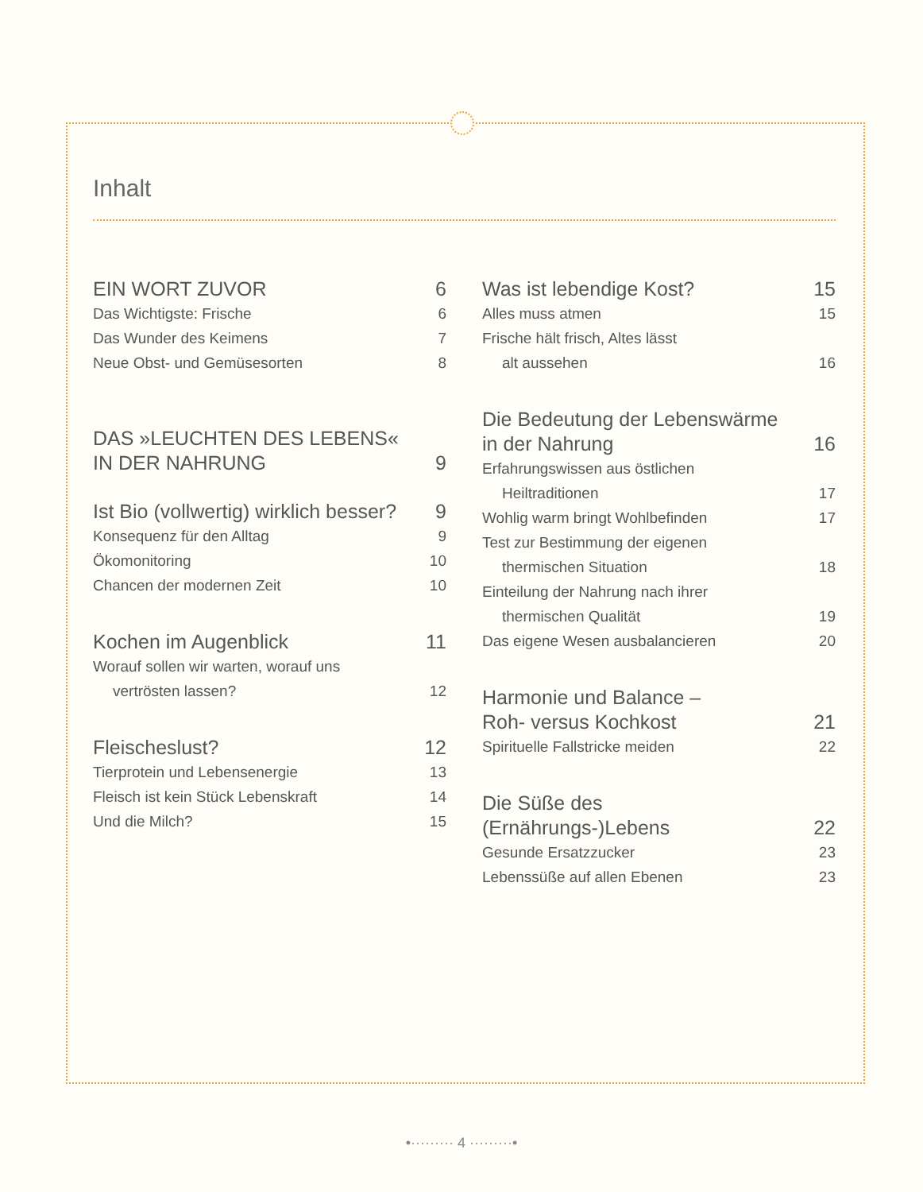Inhalt
EIN WORT ZUVOR 6
Das Wichtigste: Frische 6
Das Wunder des Keimens 7
Neue Obst- und Gemüsesorten 8
DAS »LEUCHTEN DES LEBENS«
IN DER NAHRUNG 9
Ist Bio (vollwertig) wirklich besser? 9
Konsequenz für den Alltag 9
Ökomonitoring 10
Chancen der modernen Zeit 10
Kochen im Augenblick 11
Worauf sollen wir warten, worauf uns
vertrösten lassen? 12
Fleischeslust? 12
Tierprotein und Lebensenergie 13
Fleisch ist kein Stück Lebenskraft 14
Und die Milch? 15
Was ist lebendige Kost? 15
Alles muss atmen 15
Frische hält frisch, Altes lässt
alt aussehen 16
Die Bedeutung der Lebenswärme
in der Nahrung 16
Erfahrungswissen aus östlichen
Heiltraditionen 17
Wohlig warm bringt Wohlbefinden 17
Test zur Bestimmung der eigenen
thermischen Situation 18
Einteilung der Nahrung nach ihrer
thermischen Qualität 19
Das eigene Wesen ausbalancieren 20
Harmonie und Balance –
Roh- versus Kochkost 21
Spirituelle Fallstricke meiden 22
Die Süße des
(Ernährungs-)Lebens 22
Gesunde Ersatzzucker 23
Lebenssüße auf allen Ebenen 23
•········· 4 ·········•